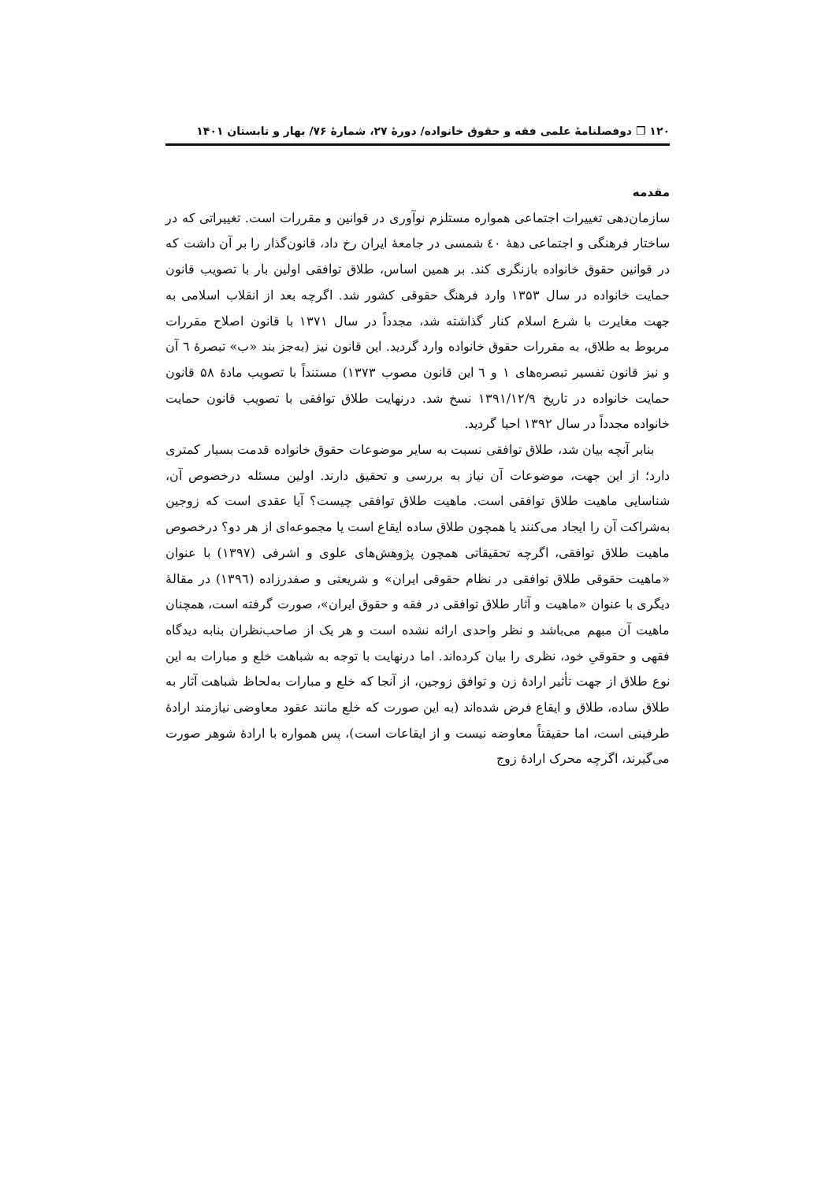۱۲۰ ❒ دوفصلنامهٔ علمی فقه و حقوق خانواده/ دورهٔ ۲۷، شمارهٔ ۷۶/ بهار و تابستان ۱۴۰۱
مقدمه
سازمان‌دهی تغییرات اجتماعی همواره مستلزم نوآوری در قوانین و مقررات است. تغییراتی که در ساختار فرهنگی و اجتماعی دهۀ ٤٠ شمسی در جامعۀ ایران رخ داد، قانون‌گذار را بر آن داشت که در قوانین حقوق خانواده بازنگری کند. بر همین اساس، طلاق توافقی اولین بار با تصویب قانون حمایت خانواده در سال ۱۳۵۳ وارد فرهنگ حقوقی کشور شد. اگرچه بعد از انقلاب اسلامی به جهت مغایرت با شرع اسلام کنار گذاشته شد، مجدداً در سال ۱۳۷۱ با قانون اصلاح مقررات مربوط به طلاق، به مقررات حقوق خانواده وارد گردید. این قانون نیز (به‌جز بند «ب» تبصرۀ ٦ آن و نیز قانون تفسیر تبصره‌های ۱ و ٦ این قانون مصوب ۱۳۷۳) مستنداً با تصویب مادۀ ۵۸ قانون حمایت خانواده در تاریخ ۱۳۹۱/۱۲/۹ نسخ شد. درنهایت طلاق توافقی با تصویب قانون حمایت خانواده مجدداً در سال ۱۳۹۲ احیا گردید.
بنابر آنچه بیان شد، طلاق توافقی نسبت به سایر موضوعات حقوق خانواده قدمت بسیار کمتری دارد؛ از این جهت، موضوعات آن نیاز به بررسی و تحقیق دارند. اولین مسئله درخصوص آن، شناسایی ماهیت طلاق توافقی است. ماهیت طلاق توافقی چیست؟ آیا عقدی است که زوجین به‌شراکت آن را ایجاد می‌کنند یا همچون طلاق ساده ایقاع است یا مجموعه‌ای از هر دو؟ درخصوص ماهیت طلاق توافقی، اگرچه تحقیقاتی همچون پژوهش‌های علوی و اشرفی (۱۳۹۷) با عنوان «ماهیت حقوقی طلاق توافقی در نظام حقوقی ایران» و شریعتی و صفدرزاده (۱۳۹٦) در مقالۀ دیگری با عنوان «ماهیت و آثار طلاق توافقی در فقه و حقوق ایران»، صورت گرفته است، همچنان ماهیت آن مبهم می‌باشد و نظر واحدی ارائه نشده است و هر یک از صاحب‌نظران بنابه دیدگاه فقهی و حقوقیِ خود، نظری را بیان کرده‌اند. اما درنهایت با توجه به شباهت خلع و مبارات به این نوع طلاق از جهت تأثیر ارادۀ زن و توافق زوجین، از آنجا که خلع و مبارات به‌لحاظ شباهت آثار به طلاق ساده، طلاق و ایقاع فرض شده‌اند (به این صورت که خلع مانند عقود معاوضی نیازمند ارادۀ طرفینی است، اما حقیقتاً معاوضه نیست و از ایقاعات است)، پس همواره با ارادۀ شوهر صورت می‌گیرند، اگرچه محرک ارادۀ زوج